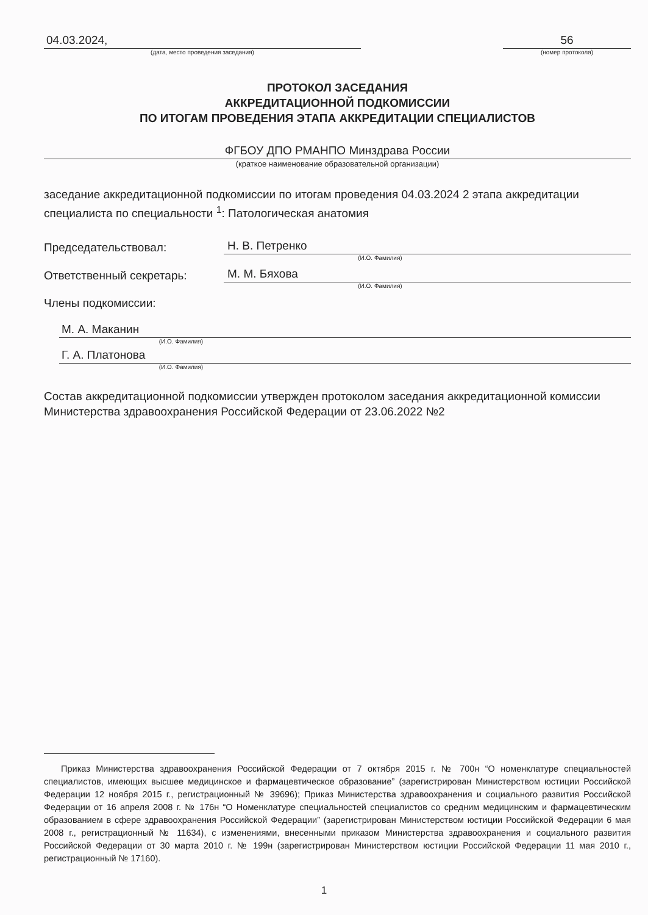04.03.2024,
(дата, место проведения заседания)
56
(номер протокола)
ПРОТОКОЛ ЗАСЕДАНИЯ
АККРЕДИТАЦИОННОЙ ПОДКОМИССИИ
ПО ИТОГАМ ПРОВЕДЕНИЯ ЭТАПА АККРЕДИТАЦИИ СПЕЦИАЛИСТОВ
ФГБОУ ДПО РМАНПО Минздрава России
(краткое наименование образовательной организации)
заседание аккредитационной подкомиссии по итогам проведения 04.03.2024 2 этапа аккредитации специалиста по специальности <sup>1</sup>: Патологическая анатомия
Председательствовал: Н. В. Петренко
(И.О. Фамилия)
Ответственный секретарь: М. М. Бяхова
(И.О. Фамилия)
Члены подкомиссии:
М. А. Маканин
(И.О. Фамилия)
Г. А. Платонова
(И.О. Фамилия)
Состав аккредитационной подкомиссии утвержден протоколом заседания аккредитационной комиссии Министерства здравоохранения Российской Федерации от 23.06.2022 №2
Приказ Министерства здравоохранения Российской Федерации от 7 октября 2015 г. № 700н “О номенклатуре специальностей специалистов, имеющих высшее медицинское и фармацевтическое образование” (зарегистрирован Министерством юстиции Российской Федерации 12 ноября 2015 г., регистрационный № 39696); Приказ Министерства здравоохранения и социального развития Российской Федерации от 16 апреля 2008 г. № 176н “О Номенклатуре специальностей специалистов со средним медицинским и фармацевтическим образованием в сфере здравоохранения Российской Федерации” (зарегистрирован Министерством юстиции Российской Федерации 6 мая 2008 г., регистрационный № 11634), с изменениями, внесенными приказом Министерства здравоохранения и социального развития Российской Федерации от 30 марта 2010 г. № 199н (зарегистрирован Министерством юстиции Российской Федерации 11 мая 2010 г., регистрационный № 17160).
1